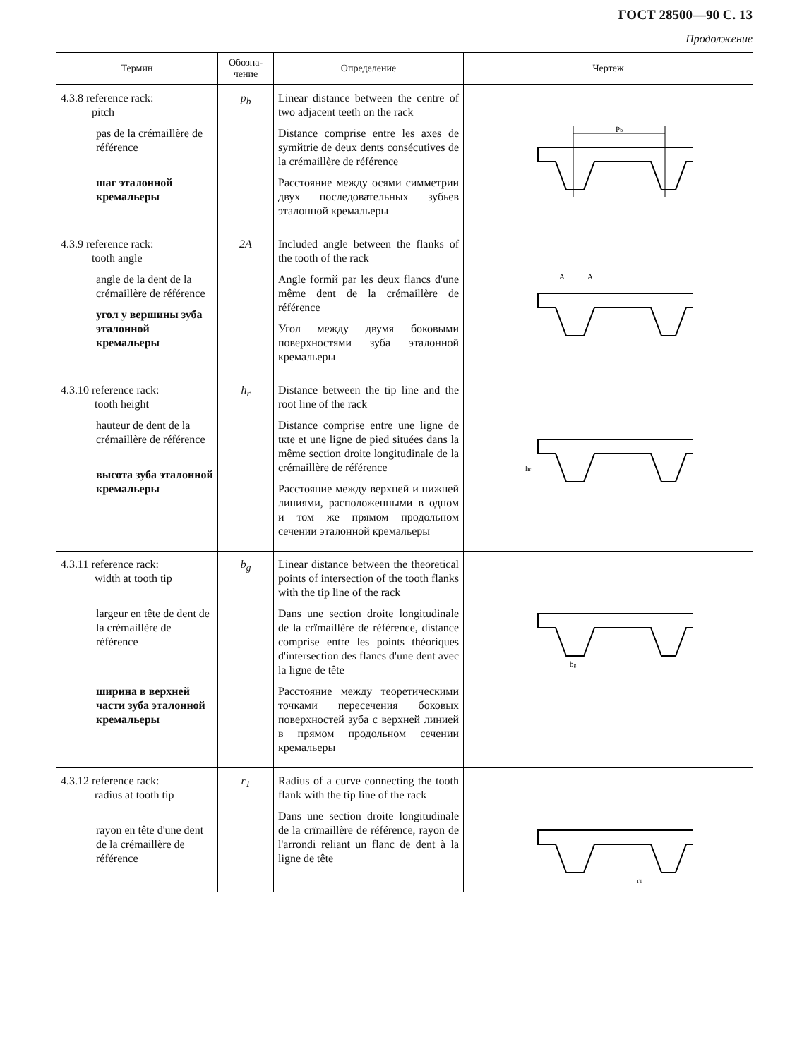ГОСТ 28500—90 С. 13
Продолжение
| Термин | Обозна- чение | Определение | Чертеж |
| --- | --- | --- | --- |
| 4.3.8 reference rack: pitch pas de la crémaillère de référence шаг эталонной кремальеры | p<sub>b</sub> | Linear distance between the centre of two adjacent teeth on the rack Distance comprise entre les axes de symйtrie de deux dents consé­cutives de la crémaillère de réfé­rence Расстояние между осями сим­метрии двух последовательных зубьев эталонной кремальеры | P b |
| 4.3.9 reference rack: tooth angle angle de la dent de la crémaillère de réfé­rence угол у вершины зуба эталонной кремальеры | 2A | Included angle between the flanks of the tooth of the rack Angle formй par les deux flancs d'une même dent de la crémaillère de référence Угол между двумя боковыми поверхностями зуба эталонной кремальеры | A A |
| 4.3.10 reference rack: tooth height hauteur de dent de la crémaillère de réfé­rence высота зуба эта­лонной кремалье­ры | h<sub>r</sub> | Distance between the tip line and the root line of the rack Distance comprise entre une ligne de tкte et une ligne de pied situées dans la même section droite longitudinale de la crémaillère de référence Расстояние между верхней и нижней линиями, расположен­ными в одном и том же прямом продольном сечении эталонной кремальеры | h r |
| 4.3.11 reference rack: width at tooth tip largeur en tête de dent de la crémail­lère de référence ширина в верхней части зуба эталон­ной кремальеры | b<sub>g</sub> | Linear distance between the theo­retical points of intersection of the tooth flanks with the tip line of the rack Dans une section droite longitu­dinale de la crїmaillère de réfé­rence, distance comprise entre les points théoriques d'intersection des flancs d'une dent avec la ligne de tête Расстояние между теоретичес­кими точками пересечения бо­ковых поверхностей зуба с верх­ней линией в прямом про­дольном сечении кремальеры | b g |
| 4.3.12 reference rack: radius at tooth tip rayon en tête d'une dent de la crémail­lère de référence | r<sub>1</sub> | Radius of a curve connecting the tooth flank with the tip line of the rack Dans une section droite longitu­dinale de la crїmaillère de réfé­rence, rayon de l'arrondi reliant un flanc de dent à la ligne de tête | r 1 |